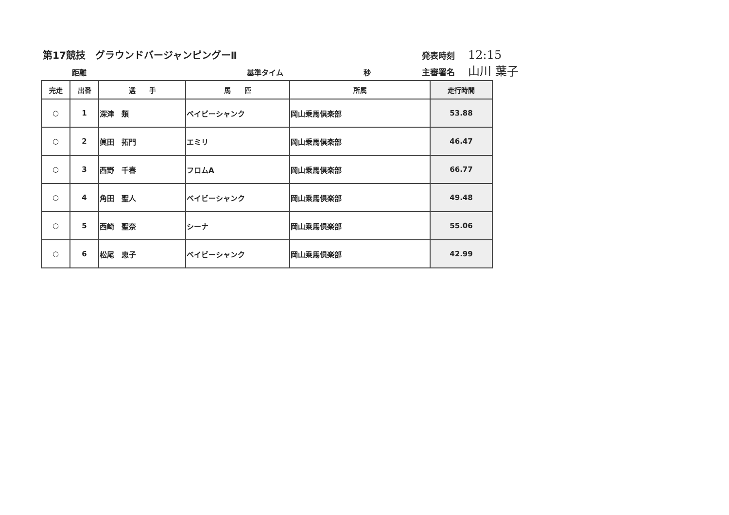第17競技　グラウンドバージャンピングーⅡ
発表時刻
12:15
距離 基準タイム 秒
主審署名
山川 葉子
| 完走 | 出番 | 選 手 | 馬 匹 | 所属 | 走行時間 |
| --- | --- | --- | --- | --- | --- |
| ○ | 1 | 深津 類 | ベイビーシャンク | 岡山乗馬倶楽部 | 53.88 |
| ○ | 2 | 眞田 拓門 | エミリ | 岡山乗馬倶楽部 | 46.47 |
| ○ | 3 | 西野 千春 | フロムA | 岡山乗馬倶楽部 | 66.77 |
| ○ | 4 | 角田 聖人 | ベイビーシャンク | 岡山乗馬倶楽部 | 49.48 |
| ○ | 5 | 西崎 聖奈 | シーナ | 岡山乗馬倶楽部 | 55.06 |
| ○ | 6 | 松尾 恵子 | ベイビーシャンク | 岡山乗馬倶楽部 | 42.99 |